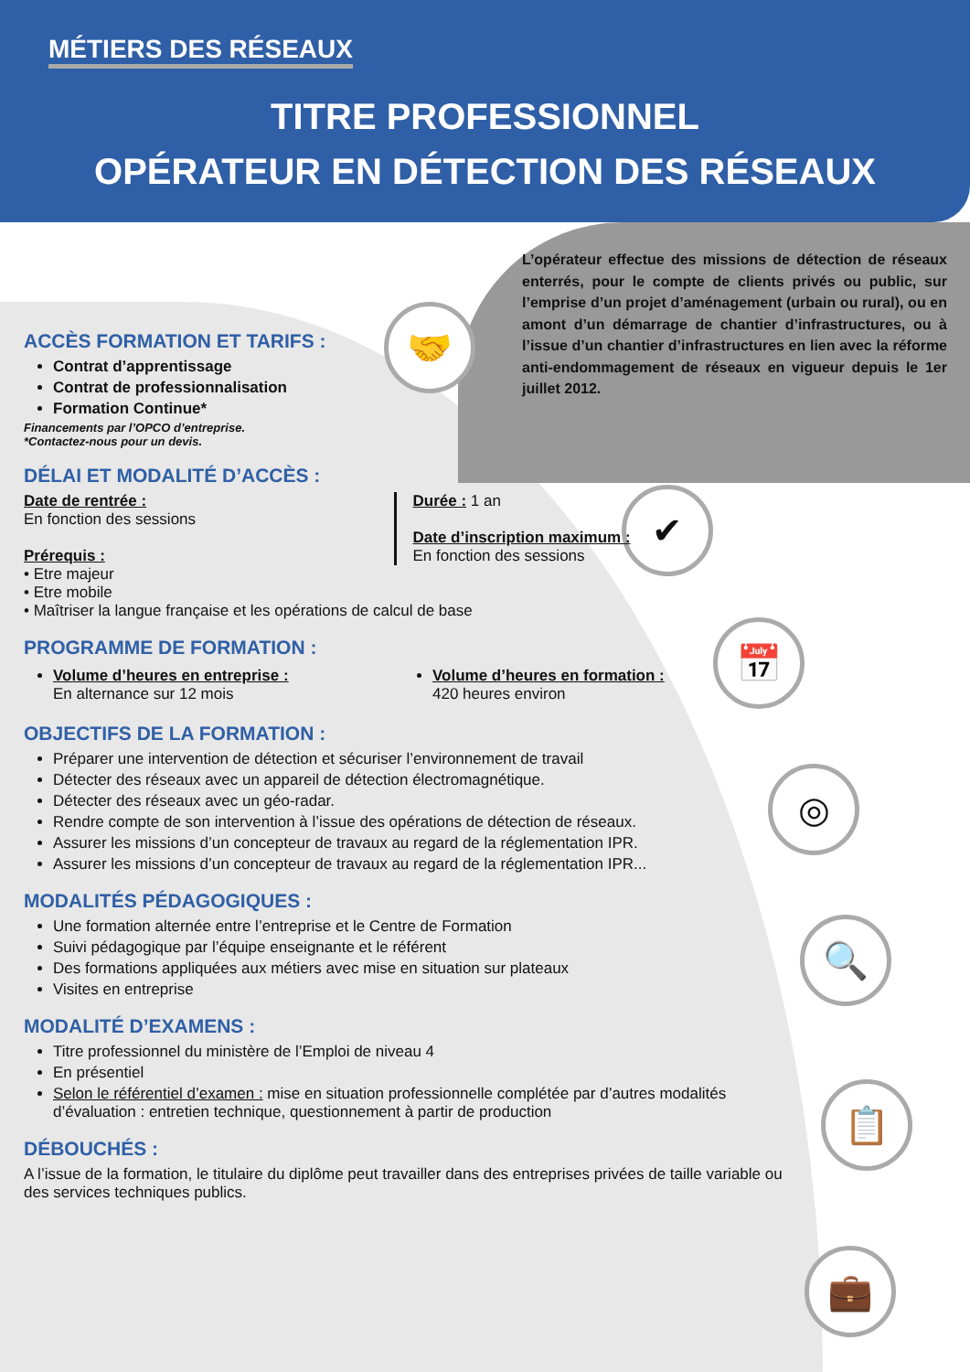MÉTIERS DES RÉSEAUX
TITRE PROFESSIONNEL
OPÉRATEUR EN DÉTECTION DES RÉSEAUX
L’opérateur effectue des missions de détection de réseaux enterrés, pour le compte de clients privés ou public, sur l’emprise d’un projet d’aménagement (urbain ou rural), ou en amont d’un démarrage de chantier d’infrastructures, ou à l’issue d’un chantier d’infrastructures en lien avec la réforme anti-endommagement de réseaux en vigueur depuis le 1er juillet 2012.
🤝
✔
📅
◎
🔍
📋
💼
ACCÈS FORMATION ET TARIFS :
Contrat d’apprentissage
Contrat de professionnalisation
Formation Continue*
Financements par l’OPCO d’entreprise.
*Contactez-nous pour un devis.
DÉLAI ET MODALITÉ D’ACCÈS :
Date de rentrée :
En fonction des sessions
Prérequis :
Durée : 1 an
Date d’inscription maximum :
En fonction des sessions
• Etre majeur
• Etre mobile
• Maîtriser la langue française et les opérations de calcul de base
PROGRAMME DE FORMATION :
Volume d’heures en entreprise :
En alternance sur 12 mois
Volume d’heures en formation :
420 heures environ
OBJECTIFS DE LA FORMATION :
Préparer une intervention de détection et sécuriser l’environnement de travail
Détecter des réseaux avec un appareil de détection électromagnétique.
Détecter des réseaux avec un géo-radar.
Rendre compte de son intervention à l’issue des opérations de détection de réseaux.
Assurer les missions d’un concepteur de travaux au regard de la réglementation IPR.
Assurer les missions d’un concepteur de travaux au regard de la réglementation IPR...
MODALITÉS PÉDAGOGIQUES :
Une formation alternée entre l’entreprise et le Centre de Formation
Suivi pédagogique par l’équipe enseignante et le référent
Des formations appliquées aux métiers avec mise en situation sur plateaux
Visites en entreprise
MODALITÉ D’EXAMENS :
Titre professionnel du ministère de l’Emploi de niveau 4
En présentiel
Selon le référentiel d’examen : mise en situation professionnelle complétée par d’autres modalités d’évaluation : entretien technique, questionnement à partir de production
DÉBOUCHÉS :
A l’issue de la formation, le titulaire du diplôme peut travailler dans des entreprises privées de taille variable ou des services techniques publics.